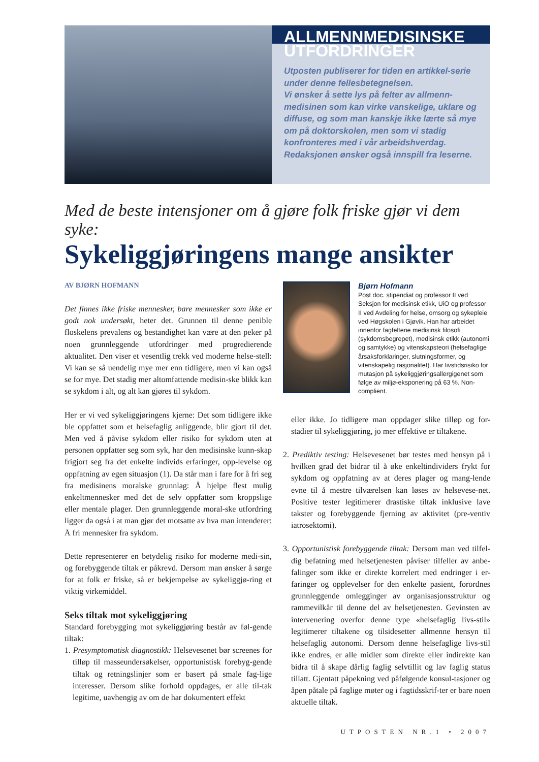ALLMENNMEDISINSKE UTFORDRINGER
Utposten publiserer for tiden en artikkel-serie under denne fellesbetegnelsen.
Vi ønsker å sette lys på felter av allmenn-medisinen som kan virke vanskelige, uklare og diffuse, og som man kanskje ikke lærte så mye om på doktorskolen, men som vi stadig konfronteres med i vår arbeidshverdag. Redaksjonen ønsker også innspill fra leserne.
Med de beste intensjoner om å gjøre folk friske gjør vi dem syke:
Sykeliggjøringens mange ansikter
AV BJØRN HOFMANN
Det finnes ikke friske mennesker, bare mennesker som ikke er godt nok undersøkt, heter det. Grunnen til denne penible floskelens prevalens og bestandighet kan være at den peker på noen grunnleggende utfordringer med progredierende aktualitet. Den viser et vesentlig trekk ved moderne helse-stell: Vi kan se så uendelig mye mer enn tidligere, men vi kan også se for mye. Det stadig mer altomfattende medisin-ske blikk kan se sykdom i alt, og alt kan gjøres til sykdom.
Her er vi ved sykeliggjøringens kjerne: Det som tidligere ikke ble oppfattet som et helsefaglig anliggende, blir gjort til det. Men ved å påvise sykdom eller risiko for sykdom uten at personen oppfatter seg som syk, har den medisinske kunn-skap frigjort seg fra det enkelte individs erfaringer, opp-levelse og oppfatning av egen situasjon (1). Da står man i fare for å fri seg fra medisinens moralske grunnlag: Å hjelpe flest mulig enkeltmennesker med det de selv oppfatter som kroppslige eller mentale plager. Den grunnleggende moral-ske utfordring ligger da også i at man gjør det motsatte av hva man intenderer: Å fri mennesker fra sykdom.
Dette representerer en betydelig risiko for moderne medi-sin, og forebyggende tiltak er påkrevd. Dersom man ønsker å sørge for at folk er friske, så er bekjempelse av sykeliggjø-ring et viktig virkemiddel.
Seks tiltak mot sykeliggjøring
Standard forebygging mot sykeliggjøring består av føl-gende tiltak:
1. Presymptomatisk diagnostikk: Helsevesenet bør screenes for tilløp til masseundersøkelser, opportunistisk forebyg-gende tiltak og retningslinjer som er basert på smale fag-lige interesser. Dersom slike forhold oppdages, er alle til-tak legitime, uavhengig av om de har dokumentert effekt
Bjørn Hofmann
Post doc. stipendiat og professor II ved Seksjon for medisinsk etikk, UiO og professor II ved Avdeling for helse, omsorg og sykepleie ved Høgskolen i Gjøvik. Han har arbeidet innenfor fagfeltene medisinsk filosofi (sykdomsbegrepet), medisinsk etikk (autonomi og samtykke) og vitenskapsteori (helsefaglige årsaksforklaringer, slutningsformer, og vitenskapelig rasjonalitet). Har livstidsrisiko for mutasjon på sykeliggjøringsallergigenet som følge av miljø-eksponering på 63 %. Non-complient.
eller ikke. Jo tidligere man oppdager slike tilløp og for-stadier til sykeliggjøring, jo mer effektive er tiltakene.
2. Prediktiv testing: Helsevesenet bør testes med hensyn på i hvilken grad det bidrar til å øke enkeltindividers frykt for sykdom og oppfatning av at deres plager og mang-lende evne til å mestre tilværelsen kan løses av helsevese-net. Positive tester legitimerer drastiske tiltak inklusive lave takster og forebyggende fjerning av aktivitet (pre-ventiv iatrosektomi).
3. Opportunistisk forebyggende tiltak: Dersom man ved tilfel-dig befatning med helsetjenesten påviser tilfeller av anbe-falinger som ikke er direkte korrelert med endringer i er-faringer og opplevelser for den enkelte pasient, forordnes grunnleggende omlegginger av organisasjonsstruktur og rammevilkår til denne del av helsetjenesten. Gevinsten av intervenering overfor denne type «helsefaglig livs-stil» legitimerer tiltakene og tilsidesetter allmenne hensyn til helsefaglig autonomi. Dersom denne helsefaglige livs-stil ikke endres, er alle midler som direkte eller indirekte kan bidra til å skape dårlig faglig selvtillit og lav faglig status tillatt. Gjentatt påpekning ved påfølgende konsul-tasjoner og åpen påtale på faglige møter og i fagtidsskrif-ter er bare noen aktuelle tiltak.
UTPOSTEN NR.1 • 2007